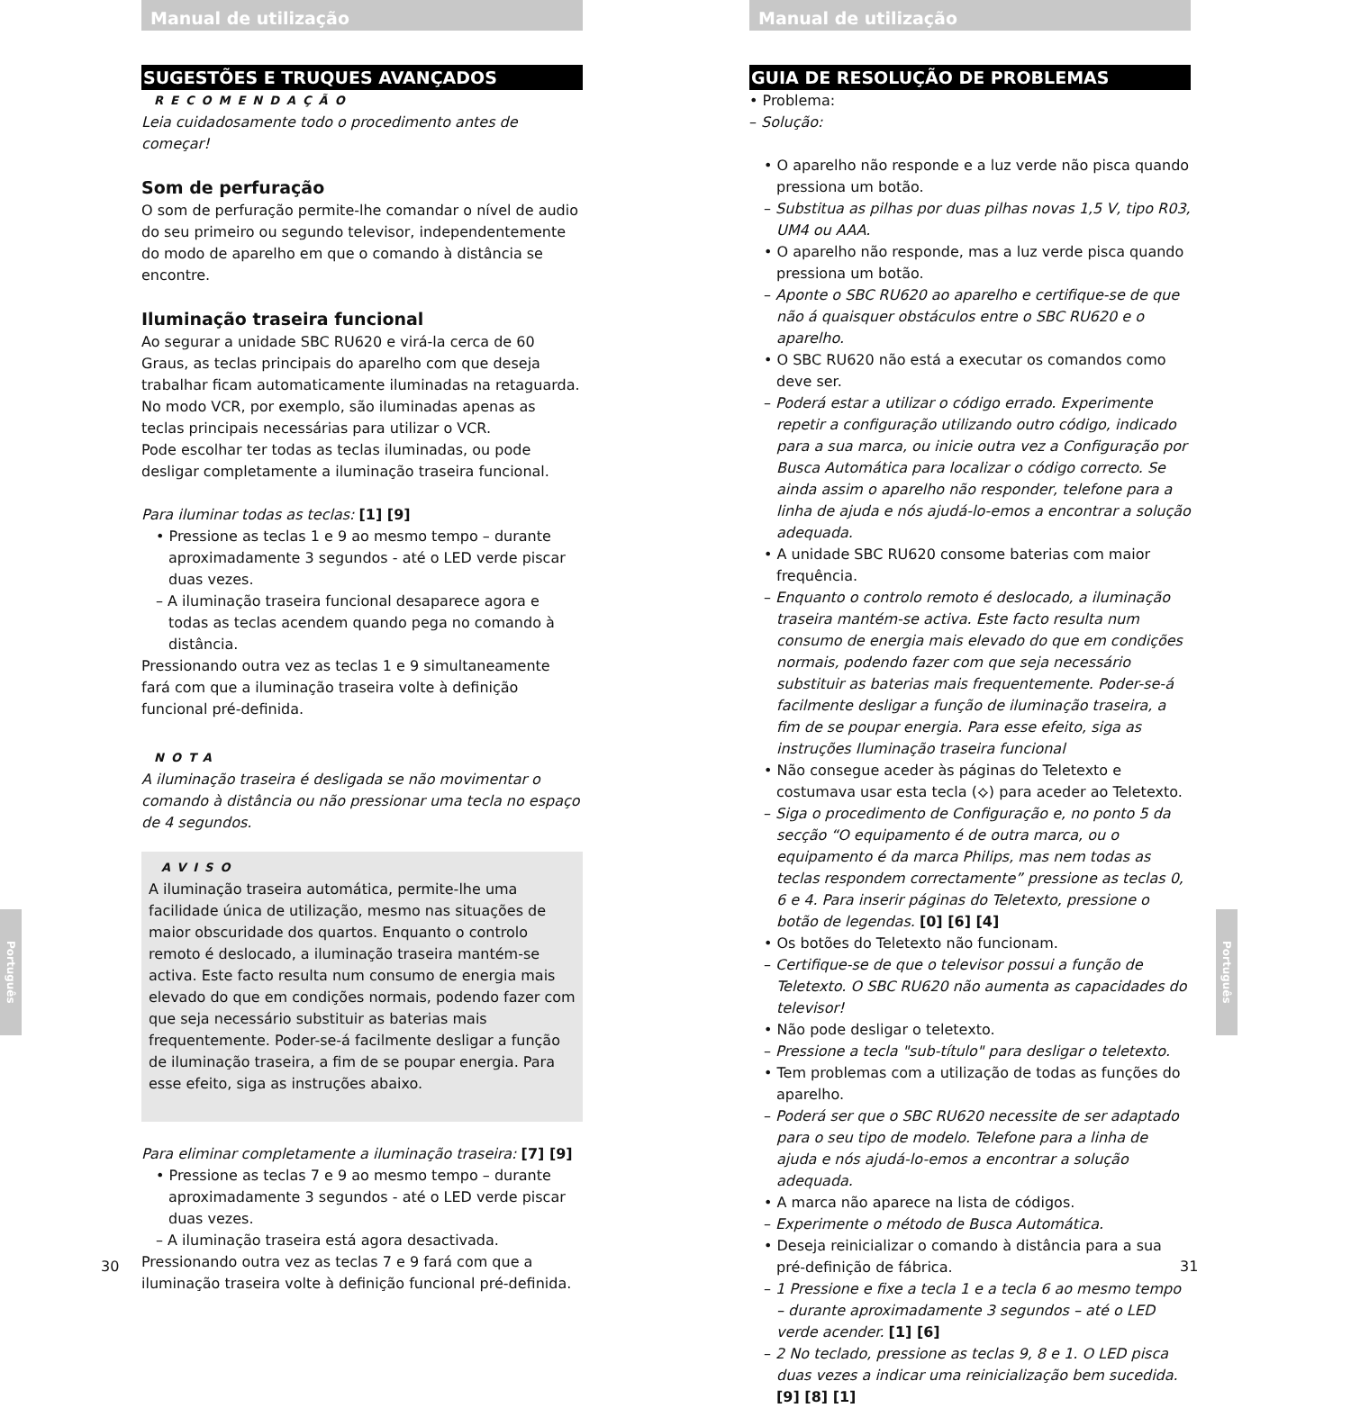Manual de utilização
SUGESTÕES E TRUQUES AVANÇADOS
RECOMENDAÇÃO
Leia cuidadosamente todo o procedimento antes de começar!
Som de perfuração
O som de perfuração permite-lhe comandar o nível de audio do seu primeiro ou segundo televisor, independentemente do modo de aparelho em que o comando à distância se encontre.
Iluminação traseira funcional
Ao segurar a unidade SBC RU620 e virá-la cerca de 60 Graus, as teclas principais do aparelho com que deseja trabalhar ficam automaticamente iluminadas na retaguarda. No modo VCR, por exemplo, são iluminadas apenas as teclas principais necessárias para utilizar o VCR.
Pode escolhar ter todas as teclas iluminadas, ou pode desligar completamente a iluminação traseira funcional.
Para iluminar todas as teclas: [1] [9]
• Pressione as teclas 1 e 9 ao mesmo tempo – durante aproximadamente 3 segundos - até o LED verde piscar duas vezes.
– A iluminação traseira funcional desaparece agora e todas as teclas acendem quando pega no comando à distância.
Pressionando outra vez as teclas 1 e 9 simultaneamente fará com que a iluminação traseira volte à definição funcional pré-definida.
NOTA
A iluminação traseira é desligada se não movimentar o comando à distância ou não pressionar uma tecla no espaço de 4 segundos.
AVISO
A iluminação traseira automática, permite-lhe uma facilidade única de utilização, mesmo nas situações de maior obscuridade dos quartos. Enquanto o controlo remoto é deslocado, a iluminação traseira mantém-se activa. Este facto resulta num consumo de energia mais elevado do que em condições normais, podendo fazer com que seja necessário substituir as baterias mais frequentemente. Poder-se-á facilmente desligar a função de iluminação traseira, a fim de se poupar energia. Para esse efeito, siga as instruções abaixo.
Para eliminar completamente a iluminação traseira: [7] [9]
• Pressione as teclas 7 e 9 ao mesmo tempo – durante aproximadamente 3 segundos - até o LED verde piscar duas vezes.
– A iluminação traseira está agora desactivada.
Pressionando outra vez as teclas 7 e 9 fará com que a iluminação traseira volte à definição funcional pré-definida.
Português
30
Manual de utilização
GUIA DE RESOLUÇÃO DE PROBLEMAS
• Problema:
– Solução:
• O aparelho não responde e a luz verde não pisca quando pressiona um botão.
– Substitua as pilhas por duas pilhas novas 1,5 V, tipo R03, UM4 ou AAA.
• O aparelho não responde, mas a luz verde pisca quando pressiona um botão.
– Aponte o SBC RU620 ao aparelho e certifique-se de que não á quaisquer obstáculos entre o SBC RU620 e o aparelho.
• O SBC RU620 não está a executar os comandos como deve ser.
– Poderá estar a utilizar o código errado. Experimente repetir a configuração utilizando outro código, indicado para a sua marca, ou inicie outra vez a Configuração por Busca Automática para localizar o código correcto. Se ainda assim o aparelho não responder, telefone para a linha de ajuda e nós ajudá-lo-emos a encontrar a solução adequada.
• A unidade SBC RU620 consome baterias com maior frequência.
– Enquanto o controlo remoto é deslocado, a iluminação traseira mantém-se activa. Este facto resulta num consumo de energia mais elevado do que em condições normais, podendo fazer com que seja necessário substituir as baterias mais frequentemente. Poder-se-á facilmente desligar a função de iluminação traseira, a fim de se poupar energia. Para esse efeito, siga as instruções Iluminação traseira funcional
• Não consegue aceder às páginas do Teletexto e costumava usar esta tecla (⟡) para aceder ao Teletexto.
– Siga o procedimento de Configuração e, no ponto 5 da secção “O equipamento é de outra marca, ou o equipamento é da marca Philips, mas nem todas as teclas respondem correctamente” pressione as teclas 0, 6 e 4. Para inserir páginas do Teletexto, pressione o botão de legendas. [0] [6] [4]
• Os botões do Teletexto não funcionam.
– Certifique-se de que o televisor possui a função de Teletexto. O SBC RU620 não aumenta as capacidades do televisor!
• Não pode desligar o teletexto.
– Pressione a tecla "sub-título" para desligar o teletexto.
• Tem problemas com a utilização de todas as funções do aparelho.
– Poderá ser que o SBC RU620 necessite de ser adaptado para o seu tipo de modelo. Telefone para a linha de ajuda e nós ajudá-lo-emos a encontrar a solução adequada.
• A marca não aparece na lista de códigos.
– Experimente o método de Busca Automática.
• Deseja reinicializar o comando à distância para a sua pré-definição de fábrica.
– 1 Pressione e fixe a tecla 1 e a tecla 6 ao mesmo tempo – durante aproximadamente 3 segundos – até o LED verde acender. [1] [6]
– 2 No teclado, pressione as teclas 9, 8 e 1. O LED pisca duas vezes a indicar uma reinicialização bem sucedida. [9] [8] [1]
Português
31